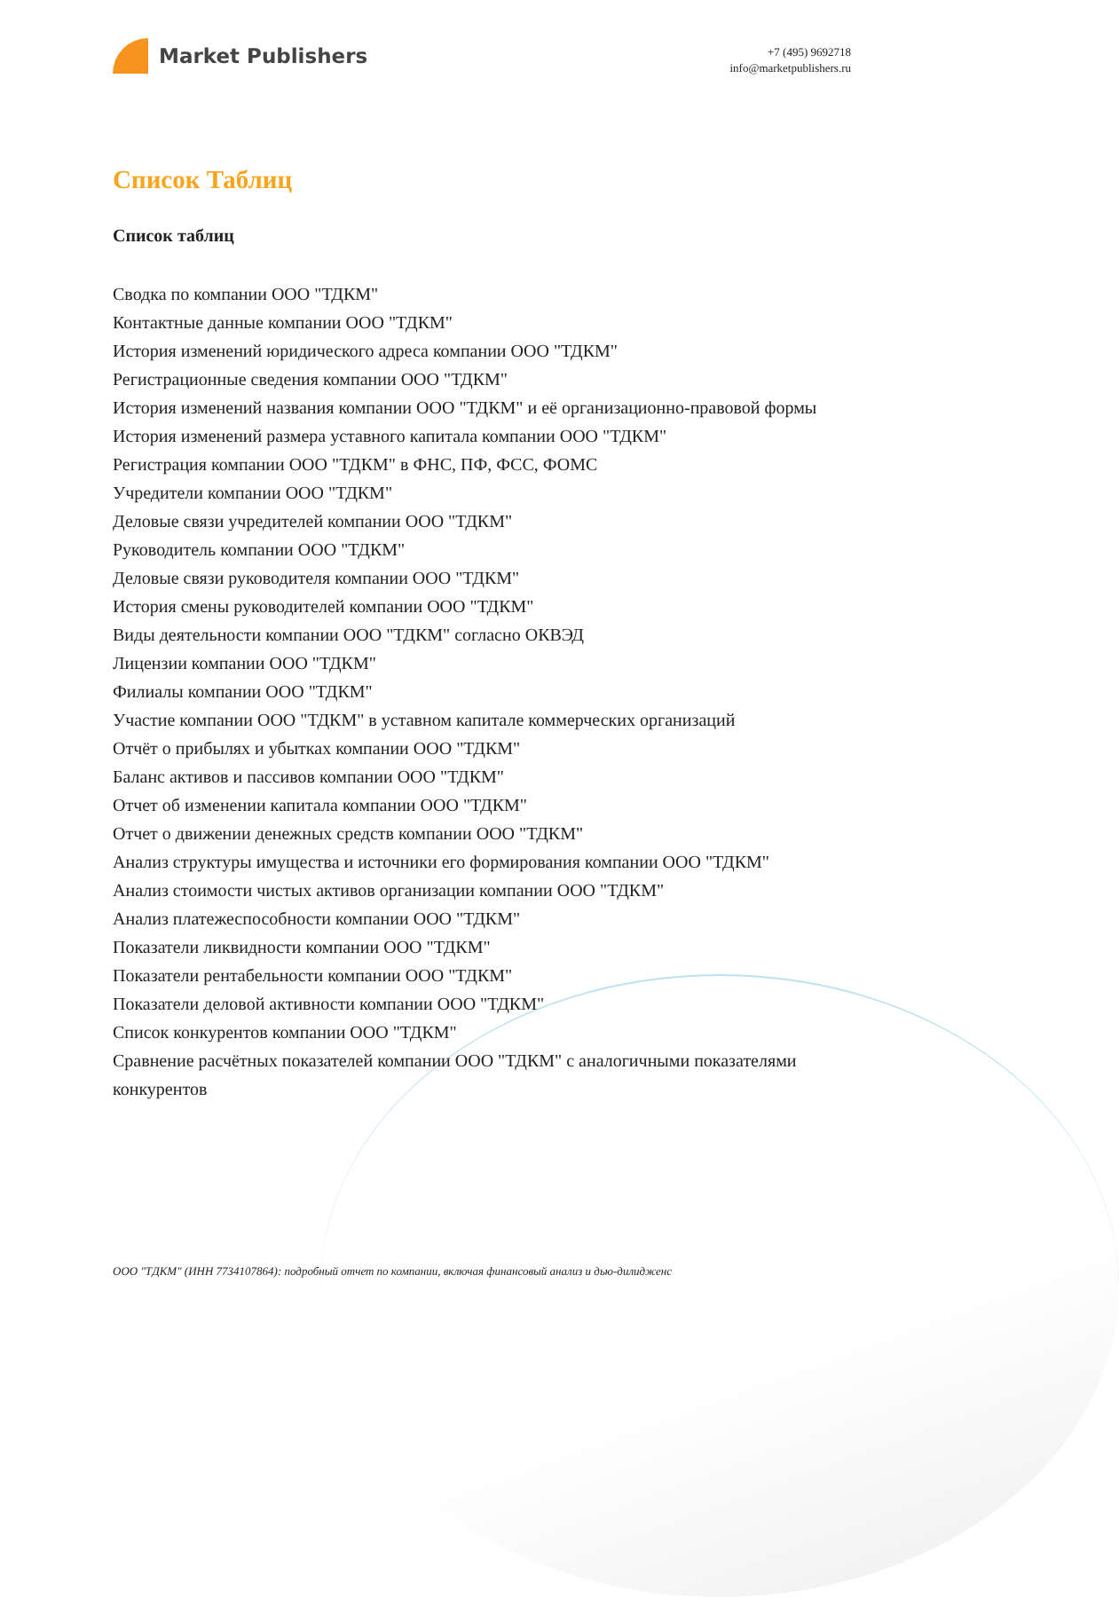Market Publishers
+7 (495) 9692718
info@marketpublishers.ru
Список Таблиц
Список таблиц
Сводка по компании ООО "ТДКМ"
Контактные данные компании ООО "ТДКМ"
История изменений юридического адреса компании ООО "ТДКМ"
Регистрационные сведения компании ООО "ТДКМ"
История изменений названия компании ООО "ТДКМ" и её организационно-правовой формы
История изменений размера уставного капитала компании ООО "ТДКМ"
Регистрация компании ООО "ТДКМ" в ФНС, ПФ, ФСС, ФОМС
Учредители компании ООО "ТДКМ"
Деловые связи учредителей компании ООО "ТДКМ"
Руководитель компании ООО "ТДКМ"
Деловые связи руководителя компании ООО "ТДКМ"
История смены руководителей компании ООО "ТДКМ"
Виды деятельности компании ООО "ТДКМ" согласно ОКВЭД
Лицензии компании ООО "ТДКМ"
Филиалы компании ООО "ТДКМ"
Участие компании ООО "ТДКМ" в уставном капитале коммерческих организаций
Отчёт о прибылях и убытках компании ООО "ТДКМ"
Баланс активов и пассивов компании ООО "ТДКМ"
Отчет об изменении капитала компании ООО "ТДКМ"
Отчет о движении денежных средств компании ООО "ТДКМ"
Анализ структуры имущества и источники его формирования компании ООО "ТДКМ"
Анализ стоимости чистых активов организации компании ООО "ТДКМ"
Анализ платежеспособности компании ООО "ТДКМ"
Показатели ликвидности компании ООО "ТДКМ"
Показатели рентабельности компании ООО "ТДКМ"
Показатели деловой активности компании ООО "ТДКМ"
Список конкурентов компании ООО "ТДКМ"
Сравнение расчётных показателей компании ООО "ТДКМ" с аналогичными показателями конкурентов
ООО "ТДКМ" (ИНН 7734107864): подробный отчет по компании, включая финансовый анализ и дью-дилидженс